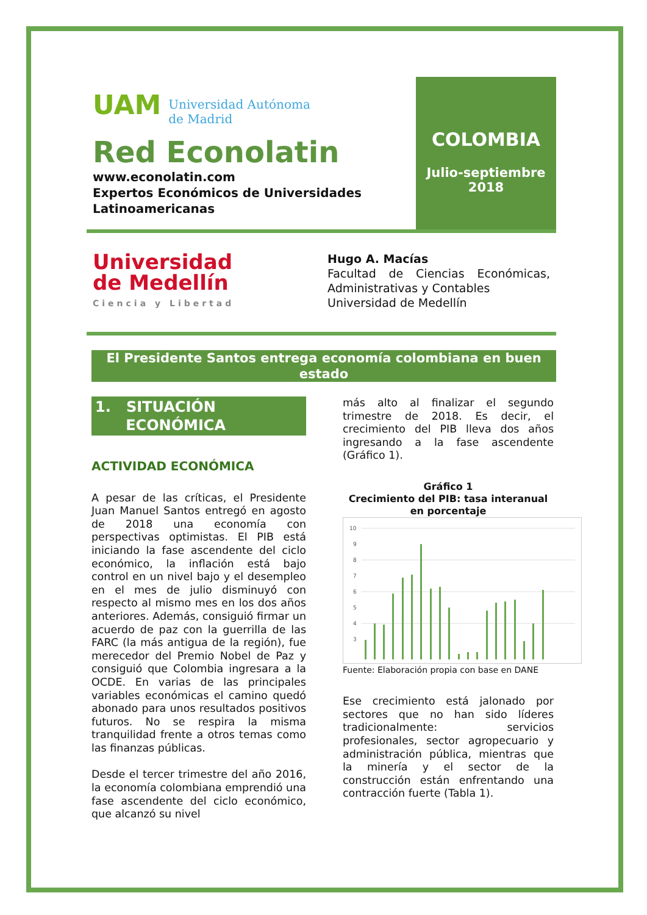UAM Universidad Autónoma
de Madrid
Red Econolatin
www.econolatin.com
Expertos Económicos de Universidades Latinoamericanas
COLOMBIA
Julio-septiembre
2018
Universidad
de Medellín
Ciencia y Libertad
Hugo A. Macías
Facultad de Ciencias Económicas, Administrativas y Contables
Universidad de Medellín
El Presidente Santos entrega economía colombiana en buen estado
1. SITUACIÓN
ECONÓMICA
ACTIVIDAD ECONÓMICA
A pesar de las críticas, el Presidente Juan Manuel Santos entregó en agosto de 2018 una economía con perspectivas optimistas. El PIB está iniciando la fase ascendente del ciclo económico, la inflación está bajo control en un nivel bajo y el desempleo en el mes de julio disminuyó con respecto al mismo mes en los dos años anteriores. Además, consiguió firmar un acuerdo de paz con la guerrilla de las FARC (la más antigua de la región), fue merecedor del Premio Nobel de Paz y consiguió que Colombia ingresara a la OCDE. En varias de las principales variables económicas el camino quedó abonado para unos resultados positivos futuros. No se respira la misma tranquilidad frente a otros temas como las finanzas públicas.
Desde el tercer trimestre del año 2016, la economía colombiana emprendió una fase ascendente del ciclo económico, que alcanzó su nivel
más alto al finalizar el segundo trimestre de 2018. Es decir, el crecimiento del PIB lleva dos años ingresando a la fase ascendente (Gráfico 1).
Gráfico 1
Crecimiento del PIB: tasa interanual en porcentaje
10
9
8
7
6
5
4
3
Fuente: Elaboración propia con base en DANE
Ese crecimiento está jalonado por sectores que no han sido líderes tradicionalmente: servicios profesionales, sector agropecuario y administración pública, mientras que la minería y el sector de la construcción están enfrentando una contracción fuerte (Tabla 1).